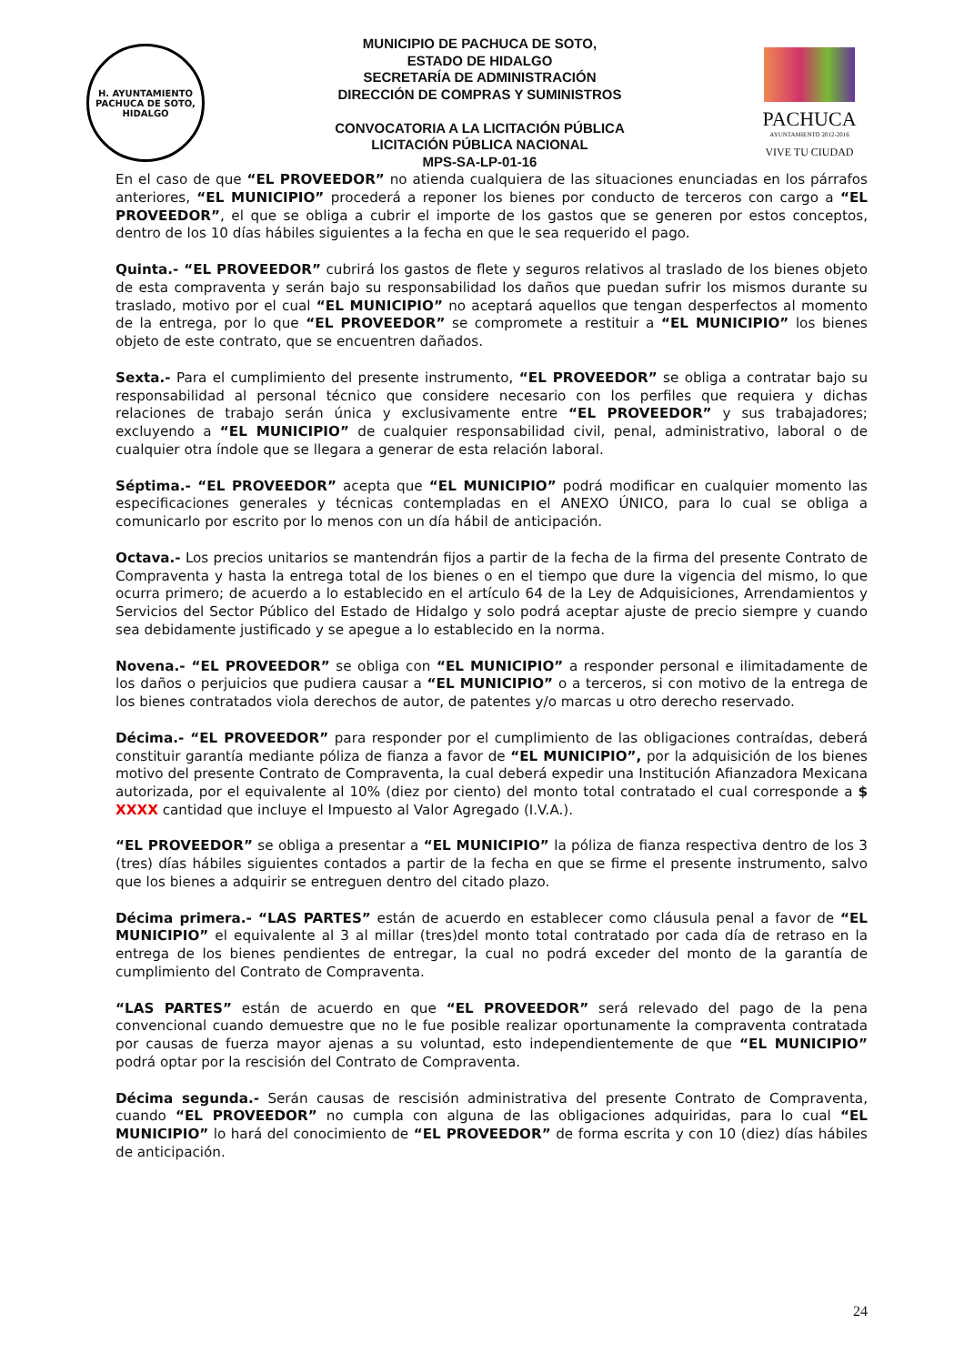H. AYUNTAMIENTO
PACHUCA DE SOTO, HIDALGO
MUNICIPIO DE PACHUCA DE SOTO,
ESTADO DE HIDALGO
SECRETARÍA DE ADMINISTRACIÓN
DIRECCIÓN DE COMPRAS Y SUMINISTROS
CONVOCATORIA A LA LICITACIÓN PÚBLICA
LICITACIÓN PÚBLICA NACIONAL
MPS-SA-LP-01-16
PACHUCA
AYUNTAMIENTO 2012-2016
VIVE TU CIUDAD
En el caso de que “EL PROVEEDOR” no atienda cualquiera de las situaciones enunciadas en los párrafos anteriores, “EL MUNICIPIO” procederá a reponer los bienes por conducto de terceros con cargo a “EL PROVEEDOR”, el que se obliga a cubrir el importe de los gastos que se generen por estos conceptos, dentro de los 10 días hábiles siguientes a la fecha en que le sea requerido el pago.
Quinta.- “EL PROVEEDOR” cubrirá los gastos de flete y seguros relativos al traslado de los bienes objeto de esta compraventa y serán bajo su responsabilidad los daños que puedan sufrir los mismos durante su traslado, motivo por el cual “EL MUNICIPIO” no aceptará aquellos que tengan desperfectos al momento de la entrega, por lo que “EL PROVEEDOR” se compromete a restituir a “EL MUNICIPIO” los bienes objeto de este contrato, que se encuentren dañados.
Sexta.- Para el cumplimiento del presente instrumento, “EL PROVEEDOR” se obliga a contratar bajo su responsabilidad al personal técnico que considere necesario con los perfiles que requiera y dichas relaciones de trabajo serán única y exclusivamente entre “EL PROVEEDOR” y sus trabajadores; excluyendo a “EL MUNICIPIO” de cualquier responsabilidad civil, penal, administrativo, laboral o de cualquier otra índole que se llegara a generar de esta relación laboral.
Séptima.- “EL PROVEEDOR” acepta que “EL MUNICIPIO” podrá modificar en cualquier momento las especificaciones generales y técnicas contempladas en el ANEXO ÚNICO, para lo cual se obliga a comunicarlo por escrito por lo menos con un día hábil de anticipación.
Octava.- Los precios unitarios se mantendrán fijos a partir de la fecha de la firma del presente Contrato de Compraventa y hasta la entrega total de los bienes o en el tiempo que dure la vigencia del mismo, lo que ocurra primero; de acuerdo a lo establecido en el artículo 64 de la Ley de Adquisiciones, Arrendamientos y Servicios del Sector Público del Estado de Hidalgo y solo podrá aceptar ajuste de precio siempre y cuando sea debidamente justificado y se apegue a lo establecido en la norma.
Novena.- “EL PROVEEDOR” se obliga con “EL MUNICIPIO” a responder personal e ilimitadamente de los daños o perjuicios que pudiera causar a “EL MUNICIPIO” o a terceros, si con motivo de la entrega de los bienes contratados viola derechos de autor, de patentes y/o marcas u otro derecho reservado.
Décima.- “EL PROVEEDOR” para responder por el cumplimiento de las obligaciones contraídas, deberá constituir garantía mediante póliza de fianza a favor de “EL MUNICIPIO”, por la adquisición de los bienes motivo del presente Contrato de Compraventa, la cual deberá expedir una Institución Afianzadora Mexicana autorizada, por el equivalente al 10% (diez por ciento) del monto total contratado el cual corresponde a $ XXXX cantidad que incluye el Impuesto al Valor Agregado (I.V.A.).
“EL PROVEEDOR” se obliga a presentar a “EL MUNICIPIO” la póliza de fianza respectiva dentro de los 3 (tres) días hábiles siguientes contados a partir de la fecha en que se firme el presente instrumento, salvo que los bienes a adquirir se entreguen dentro del citado plazo.
Décima primera.- “LAS PARTES” están de acuerdo en establecer como cláusula penal a favor de “EL MUNICIPIO” el equivalente al 3 al millar (tres)del monto total contratado por cada día de retraso en la entrega de los bienes pendientes de entregar, la cual no podrá exceder del monto de la garantía de cumplimiento del Contrato de Compraventa.
“LAS PARTES” están de acuerdo en que “EL PROVEEDOR” será relevado del pago de la pena convencional cuando demuestre que no le fue posible realizar oportunamente la compraventa contratada por causas de fuerza mayor ajenas a su voluntad, esto independientemente de que “EL MUNICIPIO” podrá optar por la rescisión del Contrato de Compraventa.
Décima segunda.- Serán causas de rescisión administrativa del presente Contrato de Compraventa, cuando “EL PROVEEDOR” no cumpla con alguna de las obligaciones adquiridas, para lo cual “EL MUNICIPIO” lo hará del conocimiento de “EL PROVEEDOR” de forma escrita y con 10 (diez) días hábiles de anticipación.
24